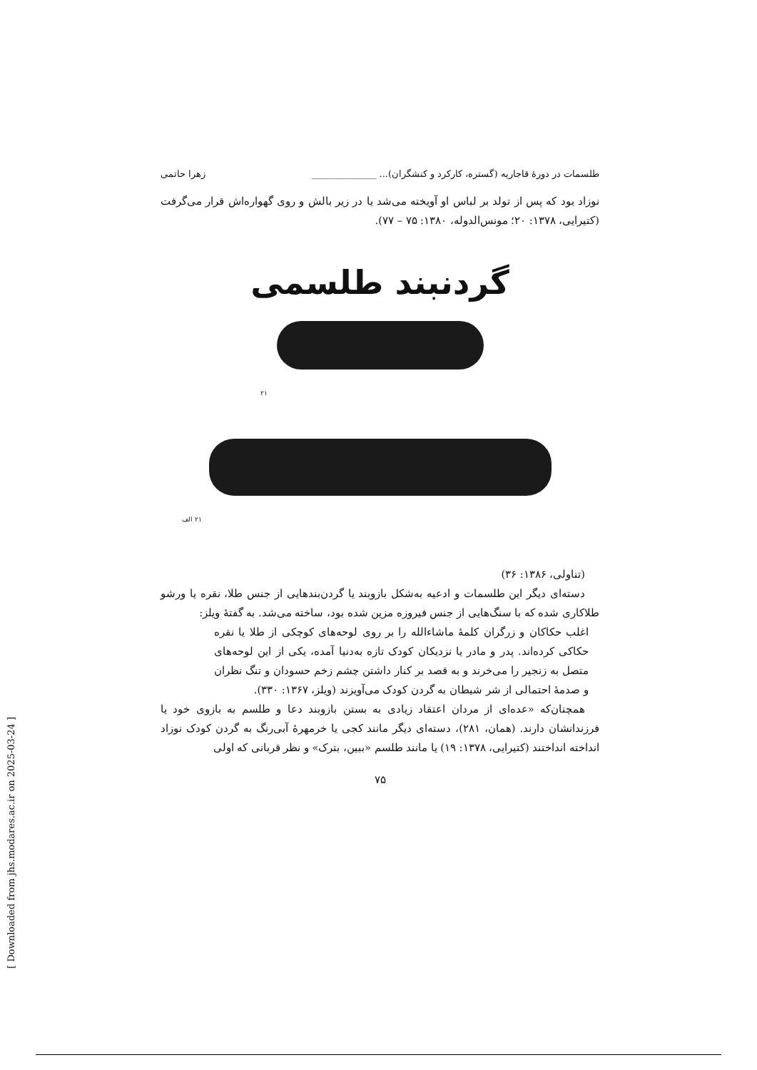طلسمات در دورهٔ قاجاریه (گستره، کارکرد و کنشگران)... ______________ زهرا حاتمی
نوزاد بود که پس از تولد بر لباس او آویخته می‌شد یا در زیر بالش و روی گهواره‌اش قرار می‌گرفت (کتیرایی، ۱۳۷۸: ۲۰؛ مونس‌الدوله، ۱۳۸۰: ۷۵ – ۷۷).
گردنبند طلسمی
۲۱
۲۱ الف
(تناولی، ۱۳۸۶: ۳۶)
دسته‌ای دیگر این طلسمات و ادعیه به‌شکل بازوبند یا گردن‌بندهایی از جنس طلا، نقره یا ورشو طلاکاری شده که با سنگ‌هایی از جنس فیروزه مزین شده بود، ساخته می‌شد. به گفتهٔ ویلز:
اغلب حکاکان و زرگران کلمهٔ ماشاءالله را بر روی لوحه‌های کوچکی از طلا یا نقره حکاکی کرده‌اند. پدر و مادر یا نزدیکان کودک تازه به‌دنیا آمده، یکی از این لوحه‌های متصل به زنجیر را می‌خرند و به قصد بر کنار داشتن چشم زخم حسودان و تنگ نظران و صدمهٔ احتمالی از شر شیطان به گردن کودک می‌آویزند (ویلز، ۱۳۶۷: ۳۳۰).
همچنان‌که «عده‌ای از مردان اعتقاد زیادی به بستن بازوبند دعا و طلسم به بازوی خود یا فرزندانشان دارند. (همان، ۲۸۱)، دسته‌ای دیگر مانند کجی یا خرمهرهٔ آبی‌رنگ به گردن کودک نوزاد انداخته انداختند (کتیرایی، ۱۳۷۸: ۱۹) یا مانند طلسم «ببین، بترک» و نظر قربانی که اولی
۷۵
[ Downloaded from jhs.modares.ac.ir on 2025-03-24 ]